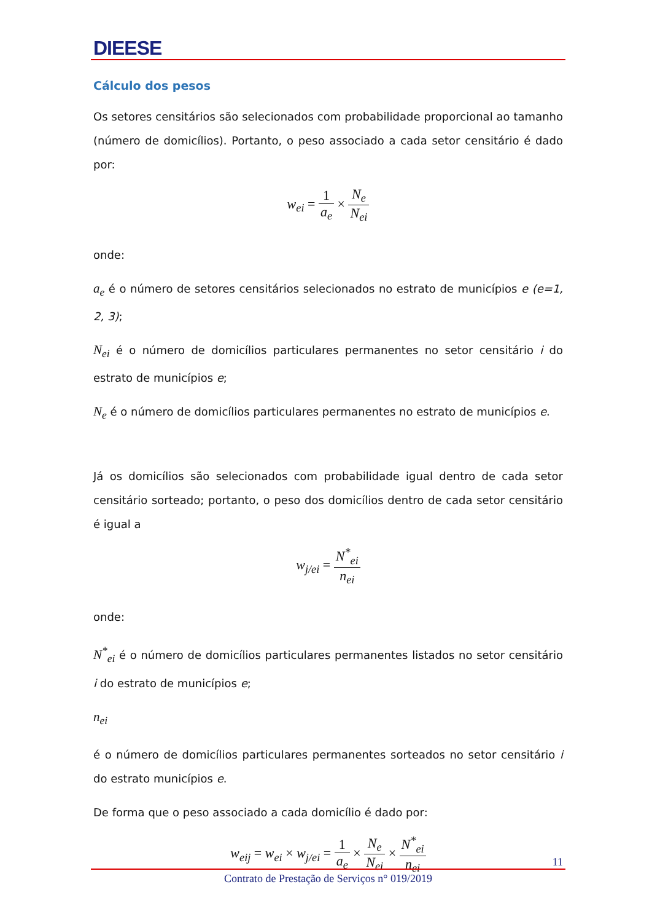DIEESE
Cálculo dos pesos
Os setores censitários são selecionados com probabilidade proporcional ao tamanho (número de domicílios). Portanto, o peso associado a cada setor censitário é dado por:
w<sub>ei</sub> = 1 a<sub>e</sub> × N<sub>e</sub> N<sub>ei</sub>
onde:
a<sub>e</sub> é o número de setores censitários selecionados no estrato de municípios e (e=1, 2, 3);
N<sub>ei</sub> é o número de domicílios particulares permanentes no setor censitário i do estrato de municípios e;
N<sub>e</sub> é o número de domicílios particulares permanentes no estrato de municípios e.
Já os domicílios são selecionados com probabilidade igual dentro de cada setor censitário sorteado; portanto, o peso dos domicílios dentro de cada setor censitário é igual a
w<sub>j/ei</sub> = N<sup>*</sup><sub>ei</sub> n<sub>ei</sub>
onde:
N<sup>*</sup><sub>ei</sub> é o número de domicílios particulares permanentes listados no setor censitário i do estrato de municípios e;
n<sub>ei</sub>
é o número de domicílios particulares permanentes sorteados no setor censitário i do estrato municípios e.
De forma que o peso associado a cada domicílio é dado por:
w<sub>eij</sub> = w<sub>ei</sub> × w<sub>j/ei</sub> = 1 a<sub>e</sub> × N<sub>e</sub> N<sub>ei</sub> × N<sup>*</sup><sub>ei</sub> n<sub>ei</sub>
11
Contrato de Prestação de Serviços n° 019/2019